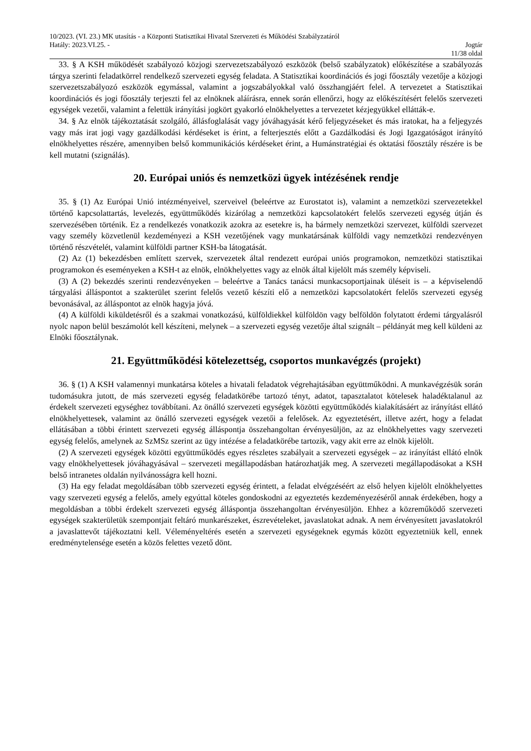10/2023. (VI. 23.) MK utasítás - a Központi Statisztikai Hivatal Szervezeti és Működési Szabályzatáról
Hatály: 2023.VI.25. - Jogtár
11/38 oldal
33. § A KSH működését szabályozó közjogi szervezetszabályozó eszközök (belső szabályzatok) előkészítése a szabályozás tárgya szerinti feladatkörrel rendelkező szervezeti egység feladata. A Statisztikai koordinációs és jogi főosztály vezetője a közjogi szervezetszabályozó eszközök egymással, valamint a jogszabályokkal való összhangjáért felel. A tervezetet a Statisztikai koordinációs és jogi főosztály terjeszti fel az elnöknek aláírásra, ennek során ellenőrzi, hogy az előkészítésért felelős szervezeti egységek vezetői, valamint a felettük irányítási jogkört gyakorló elnökhelyettes a tervezetet kézjegyükkel ellátták-e.
34. § Az elnök tájékoztatását szolgáló, állásfoglalását vagy jóváhagyását kérő feljegyzéseket és más iratokat, ha a feljegyzés vagy más irat jogi vagy gazdálkodási kérdéseket is érint, a felterjesztés előtt a Gazdálkodási és Jogi Igazgatóságot irányító elnökhelyettes részére, amennyiben belső kommunikációs kérdéseket érint, a Humánstratégiai és oktatási főosztály részére is be kell mutatni (szignálás).
20. Európai uniós és nemzetközi ügyek intézésének rendje
35. § (1) Az Európai Unió intézményeivel, szerveivel (beleértve az Eurostatot is), valamint a nemzetközi szervezetekkel történő kapcsolattartás, levelezés, együttműködés kizárólag a nemzetközi kapcsolatokért felelős szervezeti egység útján és szervezésében történik. Ez a rendelkezés vonatkozik azokra az esetekre is, ha bármely nemzetközi szervezet, külföldi szervezet vagy személy közvetlenül kezdeményezi a KSH vezetőjének vagy munkatársának külföldi vagy nemzetközi rendezvényen történő részvételét, valamint külföldi partner KSH-ba látogatását.
(2) Az (1) bekezdésben említett szervek, szervezetek által rendezett európai uniós programokon, nemzetközi statisztikai programokon és eseményeken a KSH-t az elnök, elnökhelyettes vagy az elnök által kijelölt más személy képviseli.
(3) A (2) bekezdés szerinti rendezvényeken – beleértve a Tanács tanácsi munkacsoportjainak üléseit is – a képviselendő tárgyalási álláspontot a szakterület szerint felelős vezető készíti elő a nemzetközi kapcsolatokért felelős szervezeti egység bevonásával, az álláspontot az elnök hagyja jóvá.
(4) A külföldi kiküldetésről és a szakmai vonatkozású, külföldiekkel külföldön vagy belföldön folytatott érdemi tárgyalásról nyolc napon belül beszámolót kell készíteni, melynek – a szervezeti egység vezetője által szignált – példányát meg kell küldeni az Elnöki főosztálynak.
21. Együttműködési kötelezettség, csoportos munkavégzés (projekt)
36. § (1) A KSH valamennyi munkatársa köteles a hivatali feladatok végrehajtásában együttműködni. A munkavégzésük során tudomásukra jutott, de más szervezeti egység feladatkörébe tartozó tényt, adatot, tapasztalatot kötelesek haladéktalanul az érdekelt szervezeti egységhez továbbítani. Az önálló szervezeti egységek közötti együttműködés kialakításáért az irányítást ellátó elnökhelyettesek, valamint az önálló szervezeti egységek vezetői a felelősek. Az egyeztetésért, illetve azért, hogy a feladat ellátásában a többi érintett szervezeti egység álláspontja összehangoltan érvényesüljön, az az elnökhelyettes vagy szervezeti egység felelős, amelynek az SzMSz szerint az ügy intézése a feladatkörébe tartozik, vagy akit erre az elnök kijelölt.
(2) A szervezeti egységek közötti együttműködés egyes részletes szabályait a szervezeti egységek – az irányítást ellátó elnök vagy elnökhelyettesek jóváhagyásával – szervezeti megállapodásban határozhatják meg. A szervezeti megállapodásokat a KSH belső intranetes oldalán nyilvánosságra kell hozni.
(3) Ha egy feladat megoldásában több szervezeti egység érintett, a feladat elvégzéséért az első helyen kijelölt elnökhelyettes vagy szervezeti egység a felelős, amely egyúttal köteles gondoskodni az egyeztetés kezdeményezéséről annak érdekében, hogy a megoldásban a többi érdekelt szervezeti egység álláspontja összehangoltan érvényesüljön. Ehhez a közreműködő szervezeti egységek szakterületük szempontjait feltáró munkarészeket, észrevételeket, javaslatokat adnak. A nem érvényesített javaslatokról a javaslattevőt tájékoztatni kell. Véleményeltérés esetén a szervezeti egységeknek egymás között egyeztetniük kell, ennek eredménytelensége esetén a közös felettes vezető dönt.